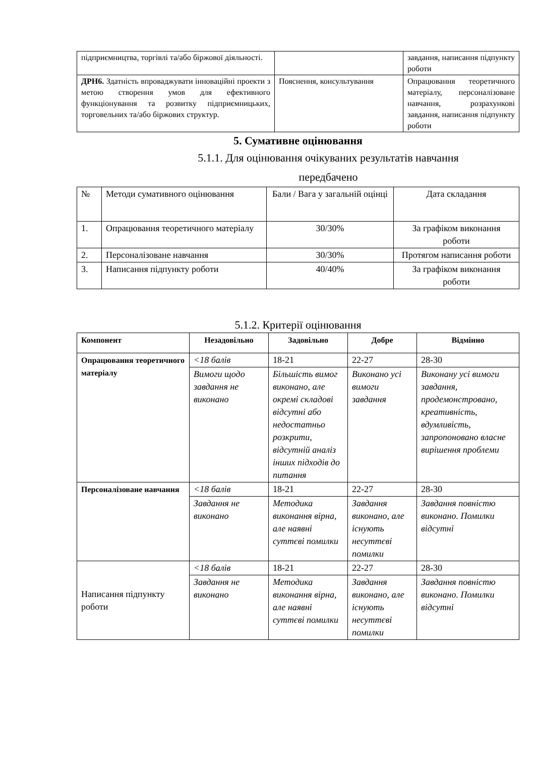| підприємництва, торгівлі та/або біржової діяльності. | | завдання, написання підпункту роботи |
| ДРН6. Здатність впроваджувати інноваційні проекти з метою створення умов для ефективного функціонування та розвитку підприємницьких, торговельних та/або біржових структур. | Пояснення, консультування | Опрацювання теоретичного матеріалу, персоналізоване навчання, розрахункові завдання, написання підпункту роботи |
5. Сумативне оцінювання
5.1.1. Для оцінювання очікуваних результатів навчання
передбачено
| № | Методи сумативного оцінювання | Бали / Вага у загальній оцінці | Дата складання |
| 1. | Опрацювання теоретичного матеріалу | 30/30% | За графіком виконання роботи |
| 2. | Персоналізоване навчання | 30/30% | Протягом написання роботи |
| 3. | Написання підпункту роботи | 40/40% | За графіком виконання роботи |
5.1.2. Критерії оцінювання
| Компонент | Незадовільно | Задовільно | Добре | Відмінно |
| --- | --- | --- | --- | --- |
| Опрацювання теоретичного матеріалу | <18 балів | 18-21 | 22-27 | 28-30 |
| | Вимоги щодо завдання не виконано | Більшість вимог виконано, але окремі складові відсутні або недостатньо розкрити, відсутній аналіз інших підходів до питання | Виконано усі вимоги завдання | Виконану усі вимоги завдання, продемонстровано, креативність, вдумливість, запропоновано власне вирішення проблеми |
| Персоналізоване навчання | <18 балів | 18-21 | 22-27 | 28-30 |
| | Завдання не виконано | Методика виконання вірна, але наявні суттєві помилки | Завдання виконано, але існують несуттєві помилки | Завдання повністю виконано. Помилки відсутні |
| Написання підпункту роботи | <18 балів | 18-21 | 22-27 | 28-30 |
| | Завдання не виконано | Методика виконання вірна, але наявні суттєві помилки | Завдання виконано, але існують несуттєві помилки | Завдання повністю виконано. Помилки відсутні |